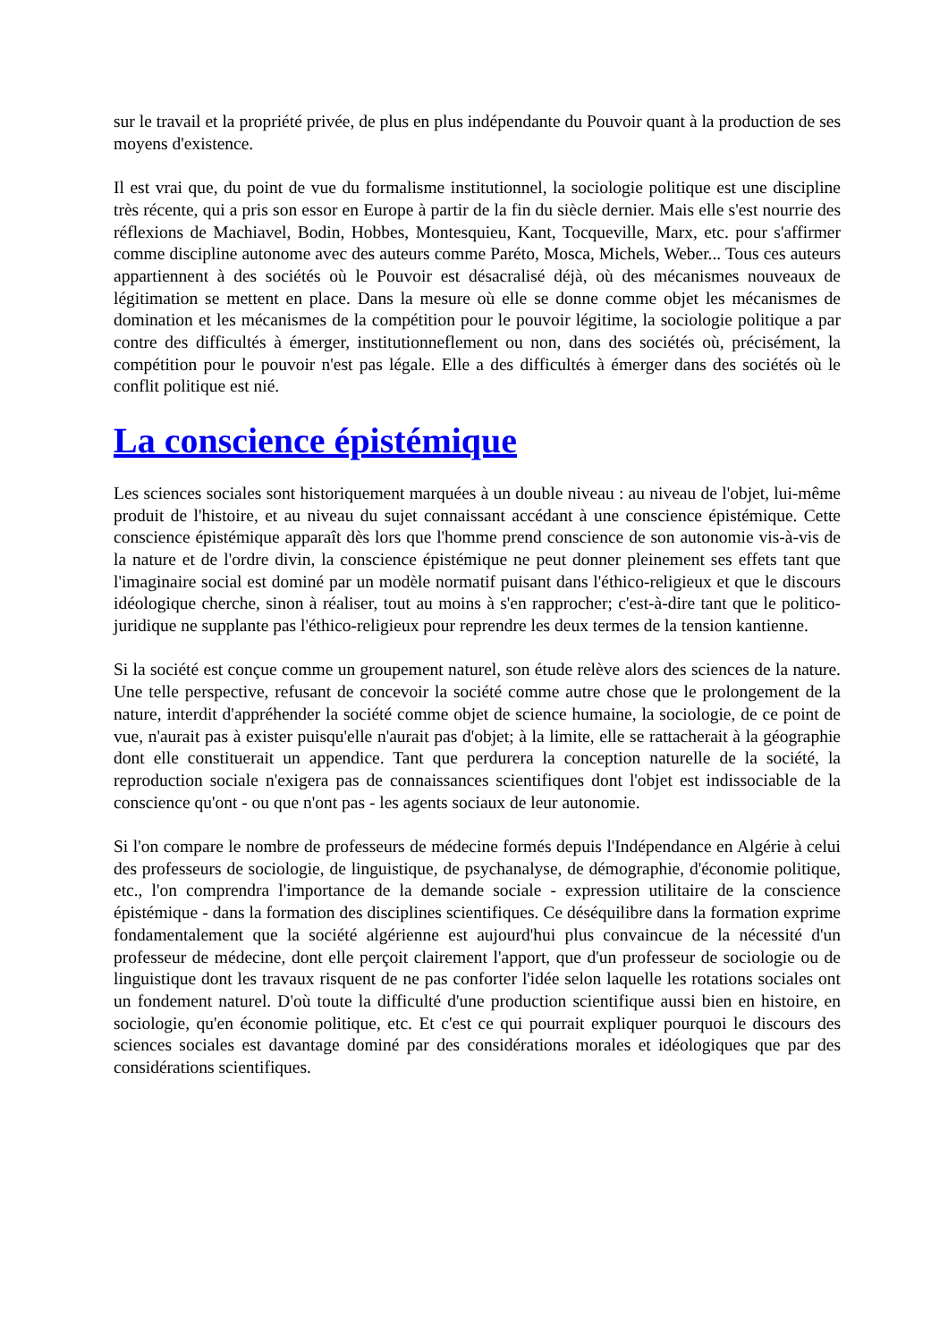sur le travail et la propriété privée, de plus en plus indépendante du Pouvoir quant à la production de ses moyens d'existence.
Il est vrai que, du point de vue du formalisme institutionnel, la sociologie politique est une discipline très récente, qui a pris son essor en Europe à partir de la fin du siècle dernier. Mais elle s'est nourrie des réflexions de Machiavel, Bodin, Hobbes, Montesquieu, Kant, Tocqueville, Marx, etc. pour s'affirmer comme discipline autonome avec des auteurs comme Paréto, Mosca, Michels, Weber... Tous ces auteurs appartiennent à des sociétés où le Pouvoir est désacralisé déjà, où des mécanismes nouveaux de légitimation se mettent en place. Dans la mesure où elle se donne comme objet les mécanismes de domination et les mécanismes de la compétition pour le pouvoir légitime, la sociologie politique a par contre des difficultés à émerger, institutionneflement ou non, dans des sociétés où, précisément, la compétition pour le pouvoir n'est pas légale. Elle a des difficultés à émerger dans des sociétés où le conflit politique est nié.
La conscience épistémique
Les sciences sociales sont historiquement marquées à un double niveau : au niveau de l'objet, lui-même produit de l'histoire, et au niveau du sujet connaissant accédant à une conscience épistémique. Cette conscience épistémique apparaît dès lors que l'homme prend conscience de son autonomie vis-à-vis de la nature et de l'ordre divin, la conscience épistémique ne peut donner pleinement ses effets tant que l'imaginaire social est dominé par un modèle normatif puisant dans l'éthico-religieux et que le discours idéologique cherche, sinon à réaliser, tout au moins à s'en rapprocher; c'est-à-dire tant que le politico-juridique ne supplante pas l'éthico-religieux pour reprendre les deux termes de la tension kantienne.
Si la société est conçue comme un groupement naturel, son étude relève alors des sciences de la nature. Une telle perspective, refusant de concevoir la société comme autre chose que le prolongement de la nature, interdit d'appréhender la société comme objet de science humaine, la sociologie, de ce point de vue, n'aurait pas à exister puisqu'elle n'aurait pas d'objet; à la limite, elle se rattacherait à la géographie dont elle constituerait un appendice. Tant que perdurera la conception naturelle de la société, la reproduction sociale n'exigera pas de connaissances scientifiques dont l'objet est indissociable de la conscience qu'ont - ou que n'ont pas - les agents sociaux de leur autonomie.
Si l'on compare le nombre de professeurs de médecine formés depuis l'Indépendance en Algérie à celui des professeurs de sociologie, de linguistique, de psychanalyse, de démographie, d'économie politique, etc., l'on comprendra l'importance de la demande sociale - expression utilitaire de la conscience épistémique - dans la formation des disciplines scientifiques. Ce déséquilibre dans la formation exprime fondamentalement que la société algérienne est aujourd'hui plus convaincue de la nécessité d'un professeur de médecine, dont elle perçoit clairement l'apport, que d'un professeur de sociologie ou de linguistique dont les travaux risquent de ne pas conforter l'idée selon laquelle les rotations sociales ont un fondement naturel. D'où toute la difficulté d'une production scientifique aussi bien en histoire, en sociologie, qu'en économie politique, etc. Et c'est ce qui pourrait expliquer pourquoi le discours des sciences sociales est davantage dominé par des considérations morales et idéologiques que par des considérations scientifiques.